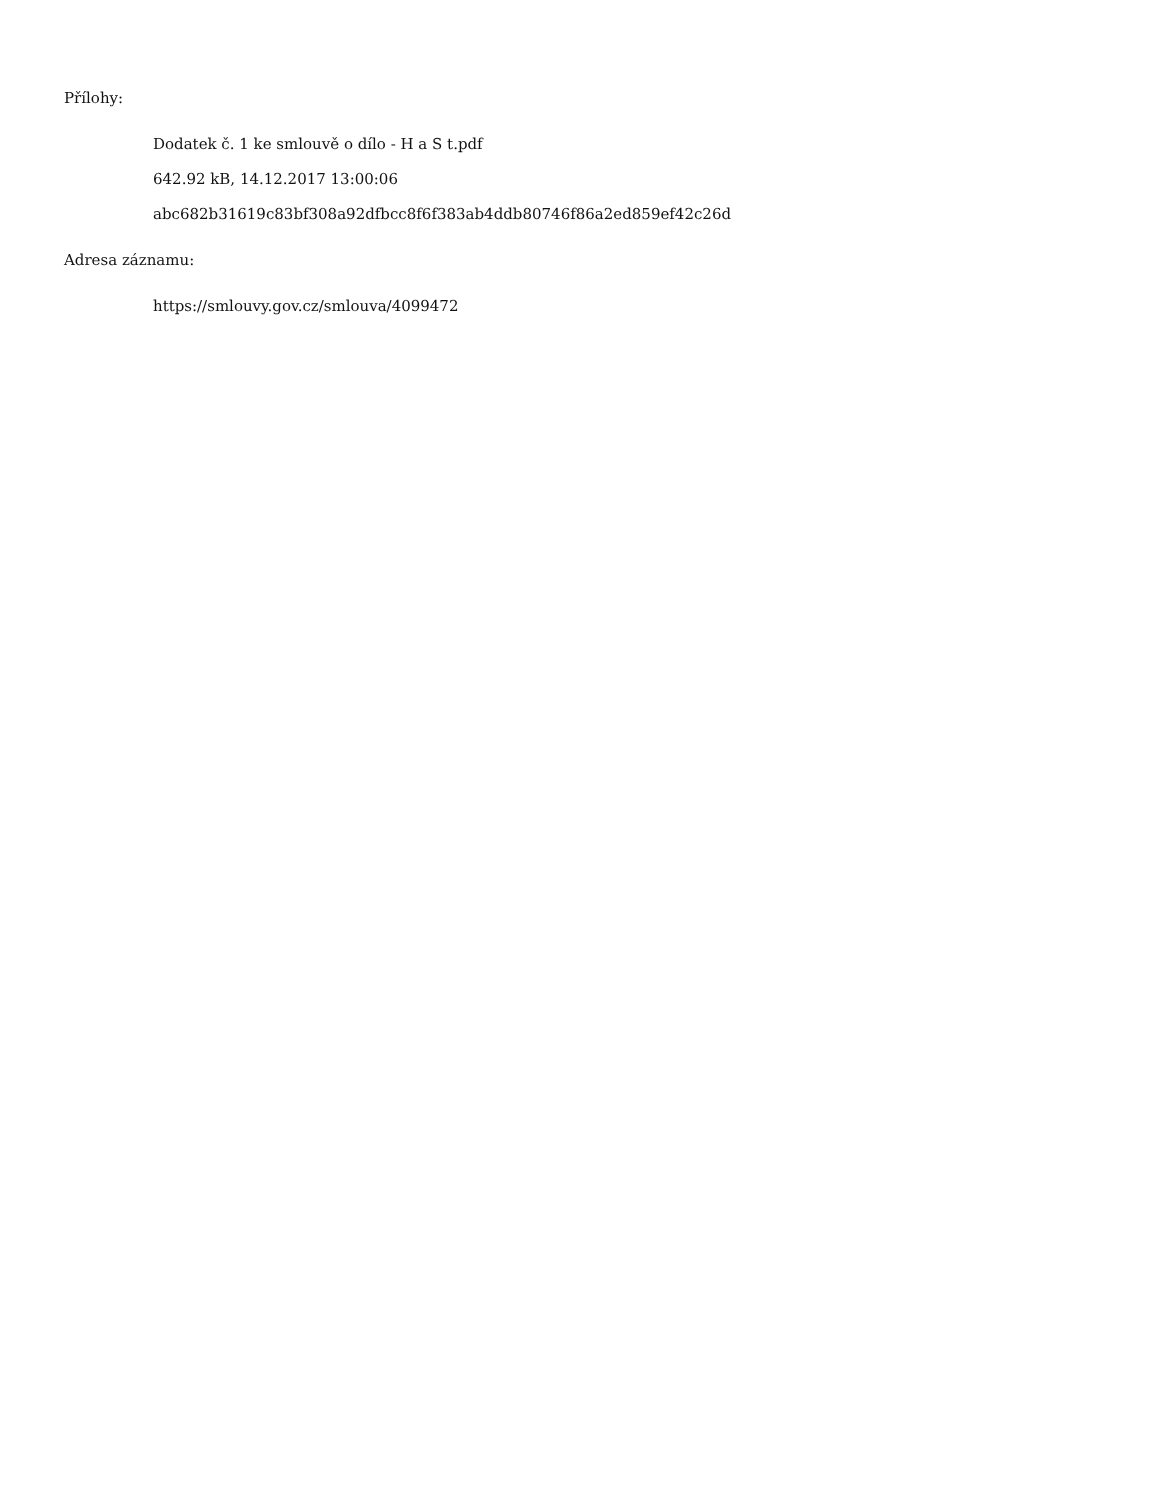Přílohy:
Dodatek č. 1 ke smlouvě o dílo - H a S t.pdf
642.92 kB, 14.12.2017 13:00:06
abc682b31619c83bf308a92dfbcc8f6f383ab4ddb80746f86a2ed859ef42c26d
Adresa záznamu:
https://smlouvy.gov.cz/smlouva/4099472